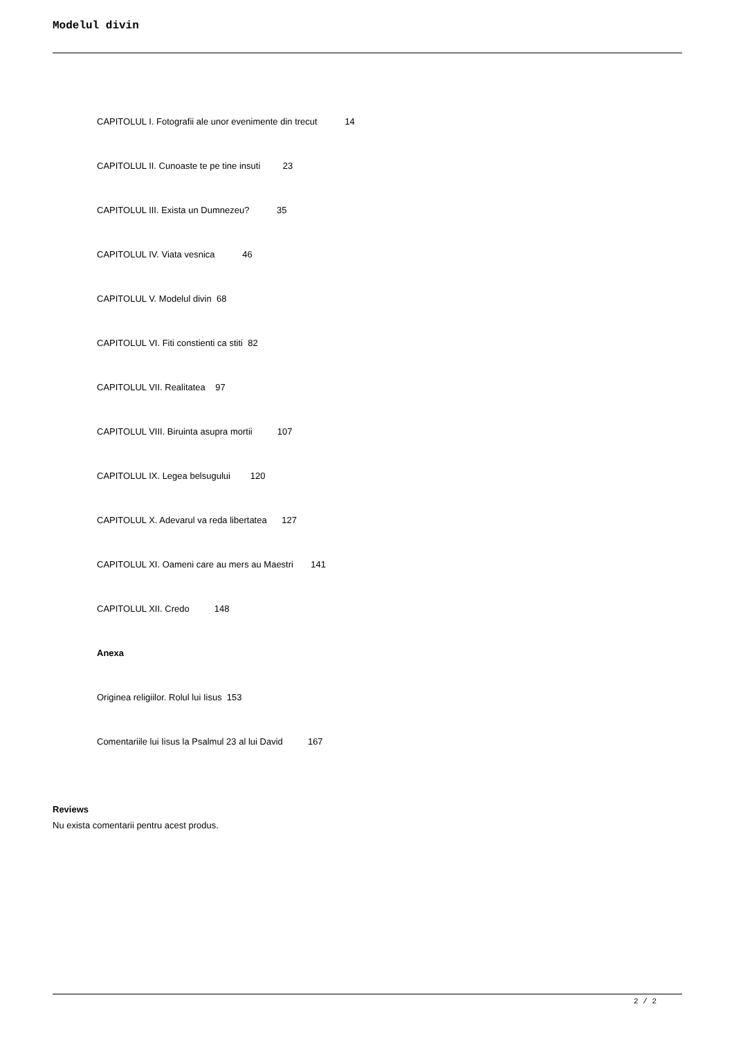Modelul divin
CAPITOLUL I. Fotografii ale unor evenimente din trecut 14
CAPITOLUL II. Cunoaste te pe tine insuti 23
CAPITOLUL III. Exista un Dumnezeu? 35
CAPITOLUL IV. Viata vesnica 46
CAPITOLUL V. Modelul divin 68
CAPITOLUL VI. Fiti constienti ca stiti 82
CAPITOLUL VII. Realitatea 97
CAPITOLUL VIII. Biruinta asupra mortii 107
CAPITOLUL IX. Legea belsugului 120
CAPITOLUL X. Adevarul va reda libertatea 127
CAPITOLUL XI. Oameni care au mers au Maestri 141
CAPITOLUL XII. Credo 148
Anexa
Originea religiilor. Rolul lui Iisus 153
Comentariile lui Iisus la Psalmul 23 al lui David 167
Reviews
Nu exista comentarii pentru acest produs.
2 / 2